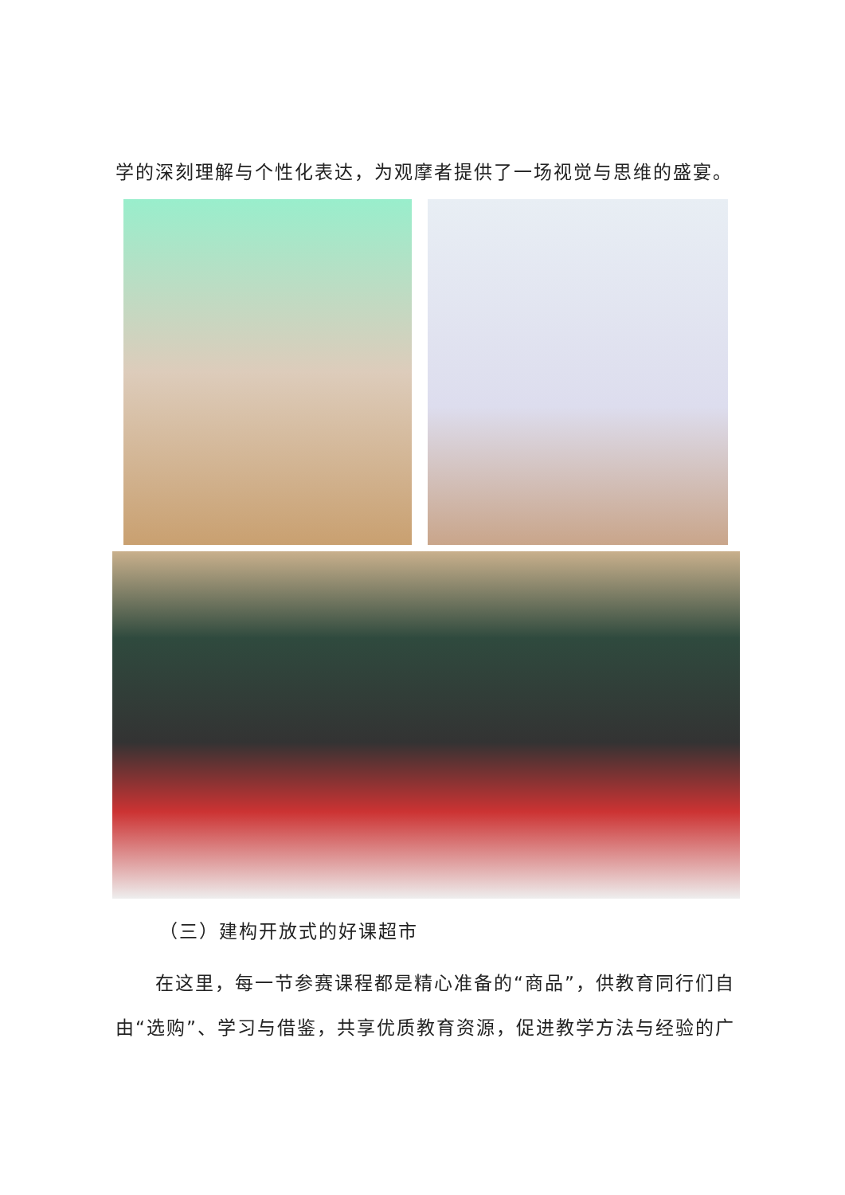学的深刻理解与个性化表达，为观摩者提供了一场视觉与思维的盛宴。
（三）建构开放式的好课超市
在这里，每一节参赛课程都是精心准备的“商品”，供教育同行们自由“选购”、学习与借鉴，共享优质教育资源，促进教学方法与经验的广